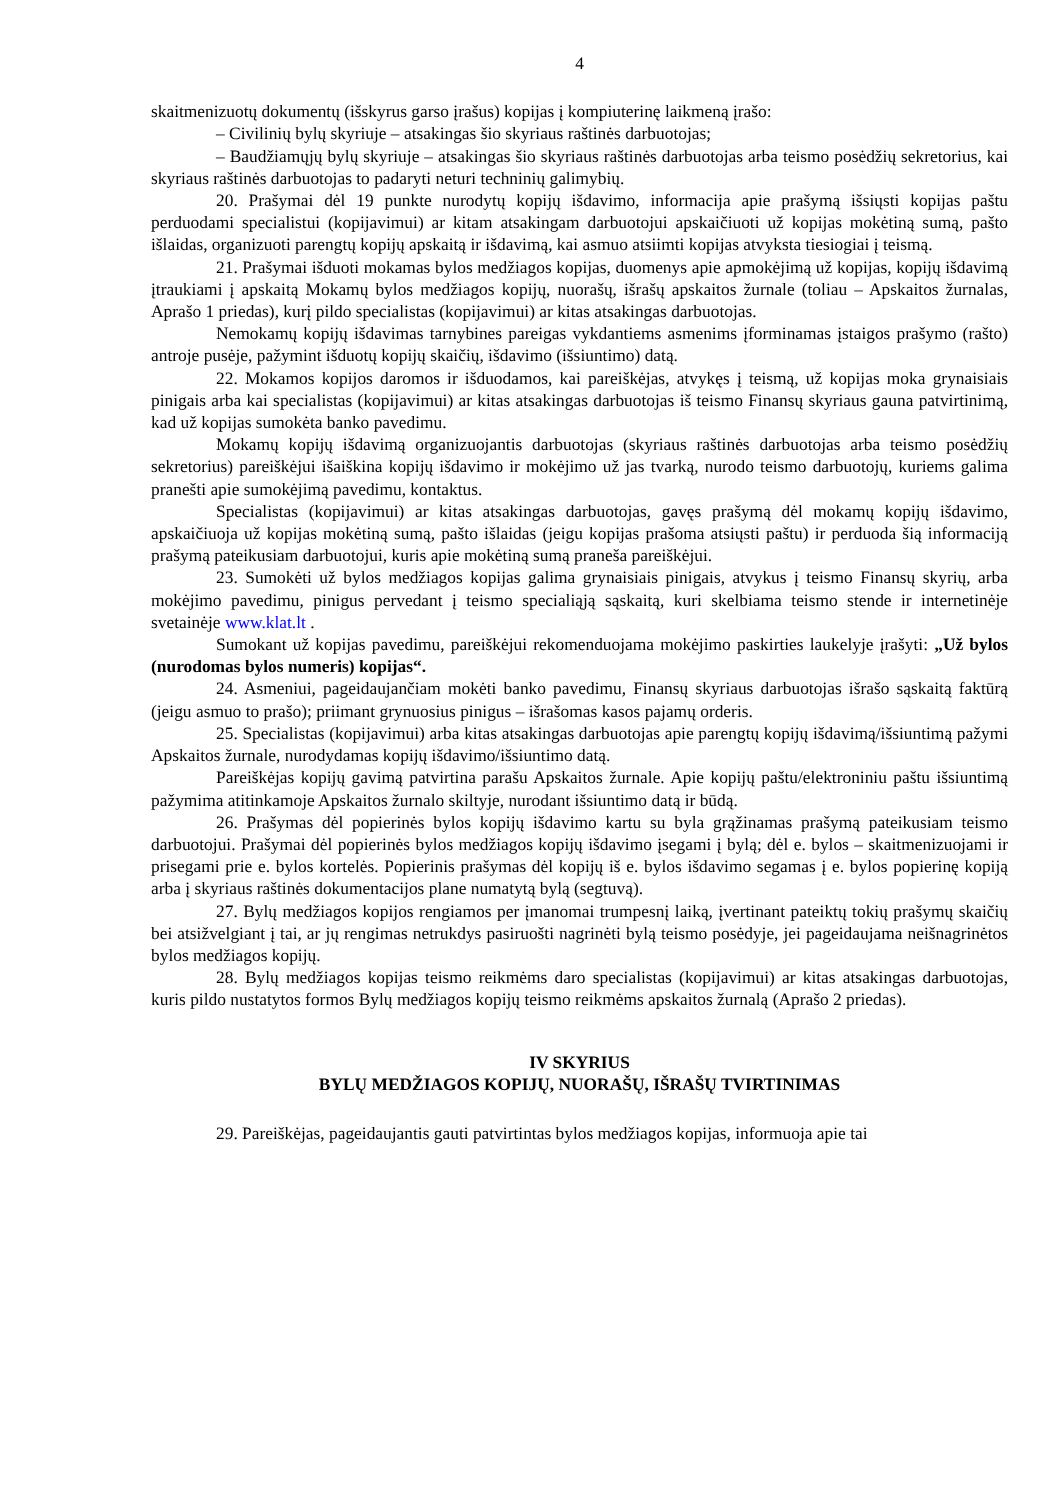4
skaitmenizuotų dokumentų (išskyrus garso įrašus) kopijas į kompiuterinę laikmeną įrašo:
– Civilinių bylų skyriuje – atsakingas šio skyriaus raštinės darbuotojas;
– Baudžiamųjų bylų skyriuje – atsakingas šio skyriaus raštinės darbuotojas arba teismo posėdžių sekretorius, kai skyriaus raštinės darbuotojas to padaryti neturi techninių galimybių.
20. Prašymai dėl 19 punkte nurodytų kopijų išdavimo, informacija apie prašymą išsiųsti kopijas paštu perduodami specialistui (kopijavimui) ar kitam atsakingam darbuotojui apskaičiuoti už kopijas mokėtiną sumą, pašto išlaidas, organizuoti parengtų kopijų apskaitą ir išdavimą, kai asmuo atsiimti kopijas atvyksta tiesiogiai į teismą.
21. Prašymai išduoti mokamas bylos medžiagos kopijas, duomenys apie apmokėjimą už kopijas, kopijų išdavimą įtraukiami į apskaitą Mokamų bylos medžiagos kopijų, nuorašų, išrašų apskaitos žurnale (toliau – Apskaitos žurnalas, Aprašo 1 priedas), kurį pildo specialistas (kopijavimui) ar kitas atsakingas darbuotojas.
Nemokamų kopijų išdavimas tarnybines pareigas vykdantiems asmenims įforminamas įstaigos prašymo (rašto) antroje pusėje, pažymint išduotų kopijų skaičių, išdavimo (išsiuntimo) datą.
22. Mokamos kopijos daromos ir išduodamos, kai pareiškėjas, atvykęs į teismą, už kopijas moka grynaisiais pinigais arba kai specialistas (kopijavimui) ar kitas atsakingas darbuotojas iš teismo Finansų skyriaus gauna patvirtinimą, kad už kopijas sumokėta banko pavedimu.
Mokamų kopijų išdavimą organizuojantis darbuotojas (skyriaus raštinės darbuotojas arba teismo posėdžių sekretorius) pareiškėjui išaiškina kopijų išdavimo ir mokėjimo už jas tvarką, nurodo teismo darbuotojų, kuriems galima pranešti apie sumokėjimą pavedimu, kontaktus.
Specialistas (kopijavimui) ar kitas atsakingas darbuotojas, gavęs prašymą dėl mokamų kopijų išdavimo, apskaičiuoja už kopijas mokėtiną sumą, pašto išlaidas (jeigu kopijas prašoma atsiųsti paštu) ir perduoda šią informaciją prašymą pateikusiam darbuotojui, kuris apie mokėtiną sumą praneša pareiškėjui.
23. Sumokėti už bylos medžiagos kopijas galima grynaisiais pinigais, atvykus į teismo Finansų skyrių, arba mokėjimo pavedimu, pinigus pervedant į teismo specialiąją sąskaitą, kuri skelbiama teismo stende ir internetinėje svetainėje www.klat.lt .
Sumokant už kopijas pavedimu, pareiškėjui rekomenduojama mokėjimo paskirties laukelyje įrašyti: „Už bylos (nurodomas bylos numeris) kopijas“.
24. Asmeniui, pageidaujančiam mokėti banko pavedimu, Finansų skyriaus darbuotojas išrašo sąskaitą faktūrą (jeigu asmuo to prašo); priimant grynuosius pinigus – išrašomas kasos pajamų orderis.
25. Specialistas (kopijavimui) arba kitas atsakingas darbuotojas apie parengtų kopijų išdavimą/išsiuntimą pažymi Apskaitos žurnale, nurodydamas kopijų išdavimo/išsiuntimo datą.
Pareiškėjas kopijų gavimą patvirtina parašu Apskaitos žurnale. Apie kopijų paštu/elektroniniu paštu išsiuntimą pažymima atitinkamoje Apskaitos žurnalo skiltyje, nurodant išsiuntimo datą ir būdą.
26. Prašymas dėl popierinės bylos kopijų išdavimo kartu su byla grąžinamas prašymą pateikusiam teismo darbuotojui. Prašymai dėl popierinės bylos medžiagos kopijų išdavimo įsegami į bylą; dėl e. bylos – skaitmenizuojami ir prisegami prie e. bylos kortelės. Popierinis prašymas dėl kopijų iš e. bylos išdavimo segamas į e. bylos popierinę kopiją arba į skyriaus raštinės dokumentacijos plane numatytą bylą (segtuvą).
27. Bylų medžiagos kopijos rengiamos per įmanomai trumpesnį laiką, įvertinant pateiktų tokių prašymų skaičių bei atsižvelgiant į tai, ar jų rengimas netrukdys pasiruošti nagrinėti bylą teismo posėdyje, jei pageidaujama neišnagrinėtos bylos medžiagos kopijų.
28. Bylų medžiagos kopijas teismo reikmėms daro specialistas (kopijavimui) ar kitas atsakingas darbuotojas, kuris pildo nustatytos formos Bylų medžiagos kopijų teismo reikmėms apskaitos žurnalą (Aprašo 2 priedas).
IV SKYRIUS
BYLŲ MEDŽIAGOS KOPIJŲ, NUORAŠŲ, IŠRAŠŲ TVIRTINIMAS
29. Pareiškėjas, pageidaujantis gauti patvirtintas bylos medžiagos kopijas, informuoja apie tai